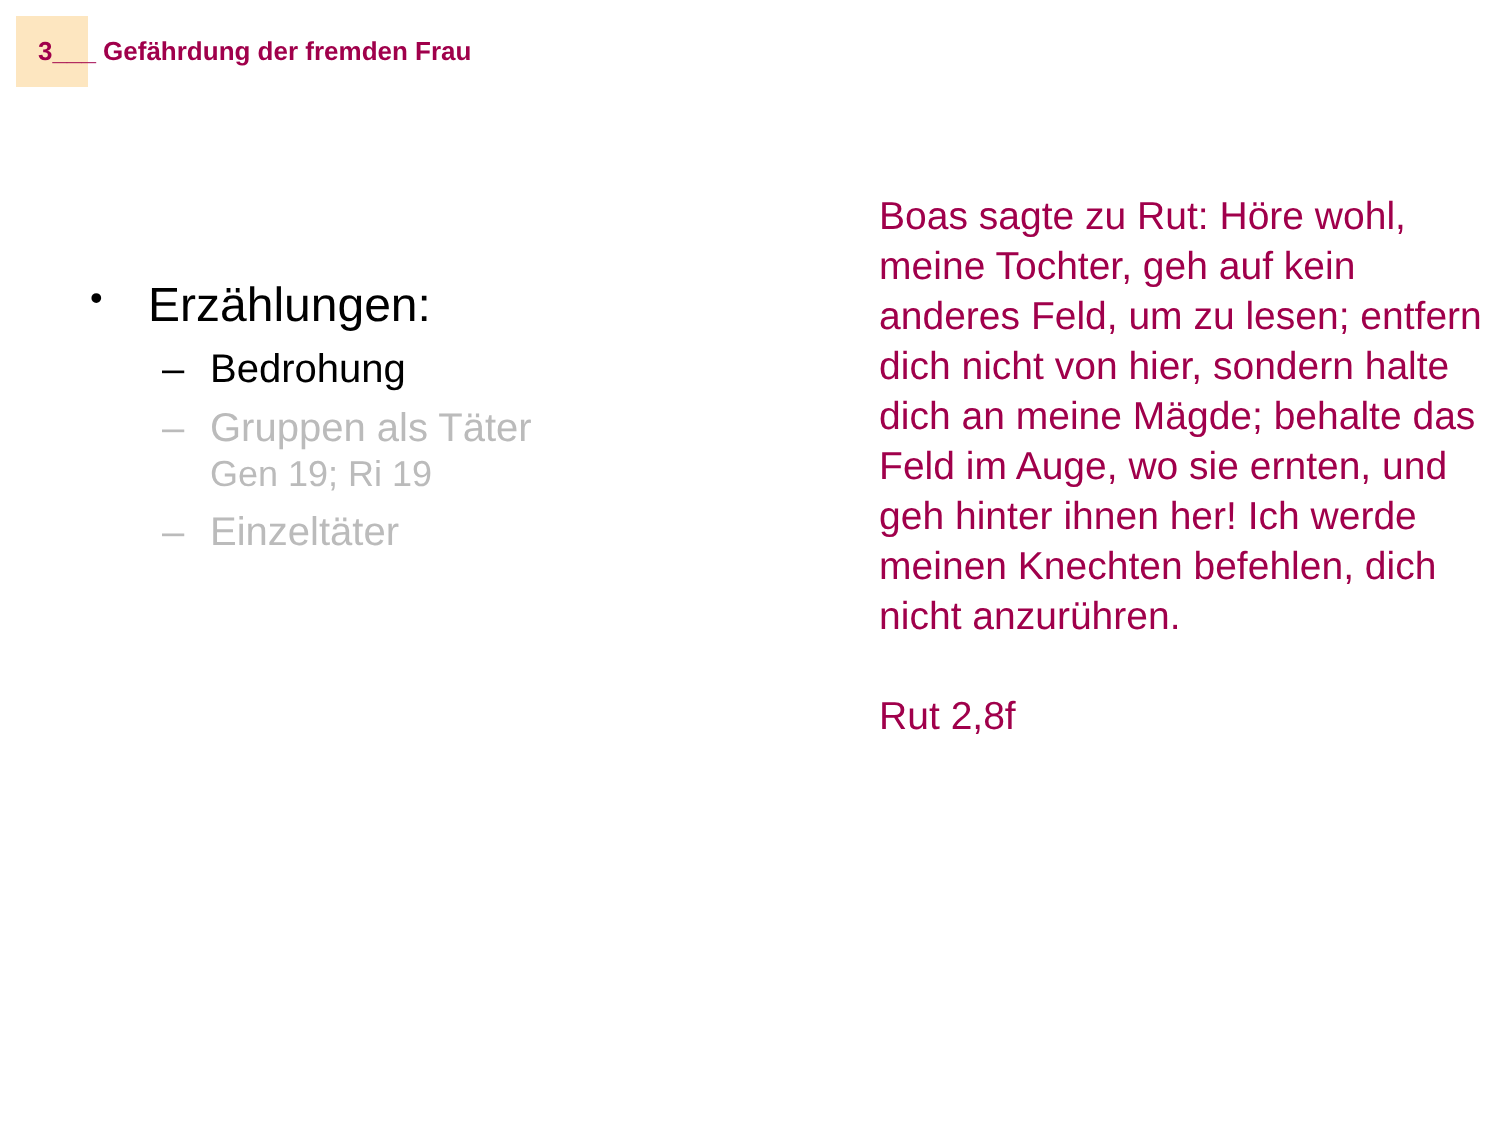3___ Gefährdung der fremden Frau
• Erzählungen:
– Bedrohung
– Gruppen als Täter
Gen 19; Ri 19
– Einzeltäter
Boas sagte zu Rut: Höre wohl, meine Tochter, geh auf kein anderes Feld, um zu lesen; entfern dich nicht von hier, sondern halte dich an meine Mägde; behalte das Feld im Auge, wo sie ernten, und geh hinter ihnen her! Ich werde meinen Knechten befehlen, dich nicht anzurühren.
Rut 2,8f